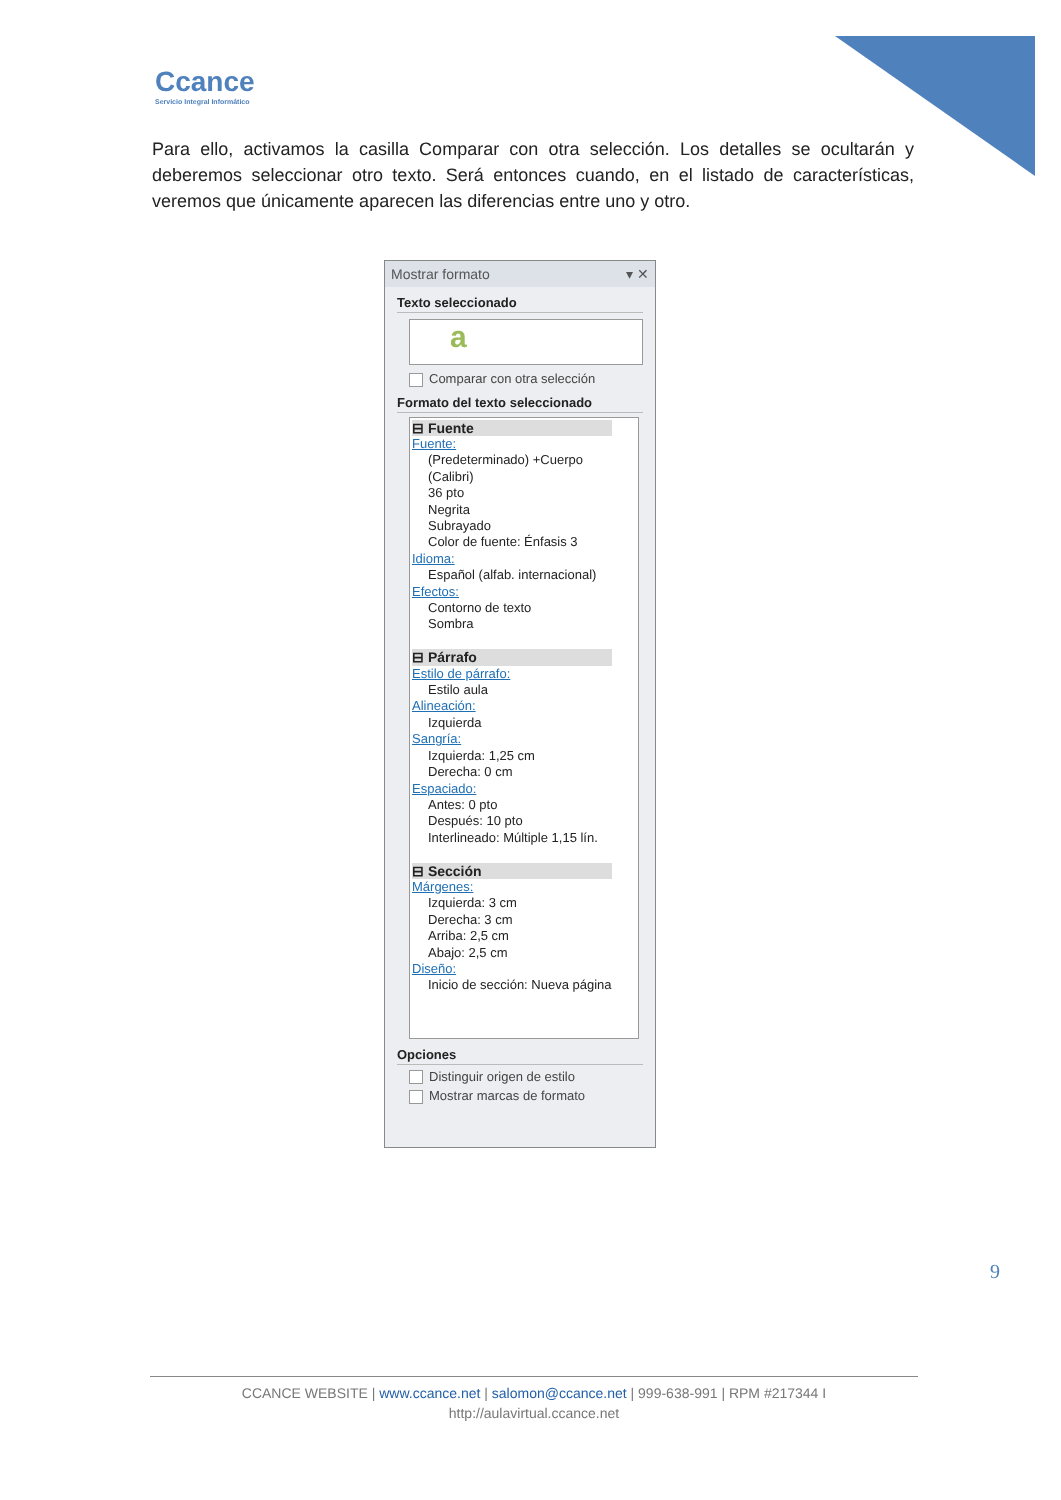Ccance
Servicio Integral Informático
Para ello, activamos la casilla Comparar con otra selección. Los detalles se ocultarán y deberemos seleccionar otro texto. Será entonces cuando, en el listado de características, veremos que únicamente aparecen las diferencias entre uno y otro.
Mostrar formato ▾ ✕
Texto seleccionado
a
Comparar con otra selección
Formato del texto seleccionado
⊟ Fuente
Fuente:
(Predeterminado) +Cuerpo (Calibri)
36 pto
Negrita
Subrayado
Color de fuente: Énfasis 3
Idioma:
Español (alfab. internacional)
Efectos:
Contorno de texto
Sombra
⊟ Párrafo
Estilo de párrafo:
Estilo aula
Alineación:
Izquierda
Sangría:
Izquierda: 1,25 cm
Derecha: 0 cm
Espaciado:
Antes: 0 pto
Después: 10 pto
Interlineado: Múltiple 1,15 lín.
⊟ Sección
Márgenes:
Izquierda: 3 cm
Derecha: 3 cm
Arriba: 2,5 cm
Abajo: 2,5 cm
Diseño:
Inicio de sección: Nueva página
Opciones
Distinguir origen de estilo
Mostrar marcas de formato
9
CCANCE WEBSITE | www.ccance.net | salomon@ccance.net | 999-638-991 | RPM #217344 I
http://aulavirtual.ccance.net